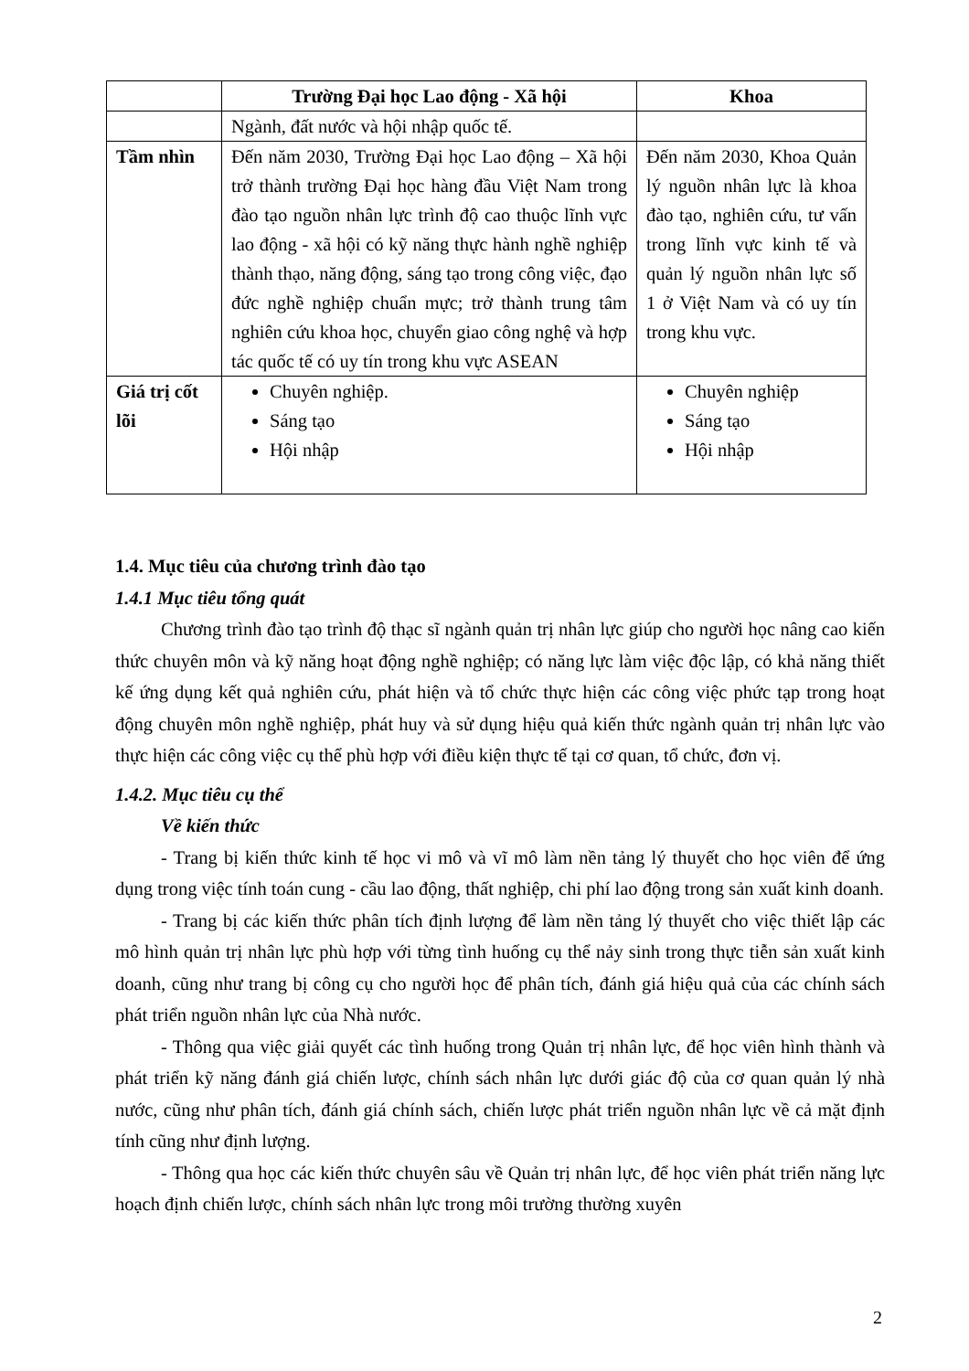| | Trường Đại học Lao động - Xã hội | Khoa |
| --- | --- | --- |
| | Ngành, đất nước và hội nhập quốc tế. | |
| Tầm nhìn | Đến năm 2030, Trường Đại học Lao động – Xã hội trở thành trường Đại học hàng đầu Việt Nam trong đào tạo nguồn nhân lực trình độ cao thuộc lĩnh vực lao động - xã hội có kỹ năng thực hành nghề nghiệp thành thạo, năng động, sáng tạo trong công việc, đạo đức nghề nghiệp chuẩn mực; trở thành trung tâm nghiên cứu khoa học, chuyển giao công nghệ và hợp tác quốc tế có uy tín trong khu vực ASEAN | Đến năm 2030, Khoa Quản lý nguồn nhân lực là khoa đào tạo, nghiên cứu, tư vấn trong lĩnh vực kinh tế và quản lý nguồn nhân lực số 1 ở Việt Nam và có uy tín trong khu vực. |
| Giá trị cốt lõi | Chuyên nghiệp. Sáng tạo Hội nhập | Chuyên nghiệp Sáng tạo Hội nhập |
1.4. Mục tiêu của chương trình đào tạo
1.4.1 Mục tiêu tổng quát
Chương trình đào tạo trình độ thạc sĩ ngành quản trị nhân lực giúp cho người học nâng cao kiến thức chuyên môn và kỹ năng hoạt động nghề nghiệp; có năng lực làm việc độc lập, có khả năng thiết kế ứng dụng kết quả nghiên cứu, phát hiện và tổ chức thực hiện các công việc phức tạp trong hoạt động chuyên môn nghề nghiệp, phát huy và sử dụng hiệu quả kiến thức ngành quản trị nhân lực vào thực hiện các công việc cụ thể phù hợp với điều kiện thực tế tại cơ quan, tổ chức, đơn vị.
1.4.2. Mục tiêu cụ thể
Về kiến thức
- Trang bị kiến thức kinh tế học vi mô và vĩ mô làm nền tảng lý thuyết cho học viên để ứng dụng trong việc tính toán cung - cầu lao động, thất nghiệp, chi phí lao động trong sản xuất kinh doanh.
- Trang bị các kiến thức phân tích định lượng để làm nền tảng lý thuyết cho việc thiết lập các mô hình quản trị nhân lực phù hợp với từng tình huống cụ thể nảy sinh trong thực tiễn sản xuất kinh doanh, cũng như trang bị công cụ cho người học để phân tích, đánh giá hiệu quả của các chính sách phát triển nguồn nhân lực của Nhà nước.
- Thông qua việc giải quyết các tình huống trong Quản trị nhân lực, để học viên hình thành và phát triển kỹ năng đánh giá chiến lược, chính sách nhân lực dưới giác độ của cơ quan quản lý nhà nước, cũng như phân tích, đánh giá chính sách, chiến lược phát triển nguồn nhân lực về cả mặt định tính cũng như định lượng.
- Thông qua học các kiến thức chuyên sâu về Quản trị nhân lực, để học viên phát triển năng lực hoạch định chiến lược, chính sách nhân lực trong môi trường thường xuyên
2